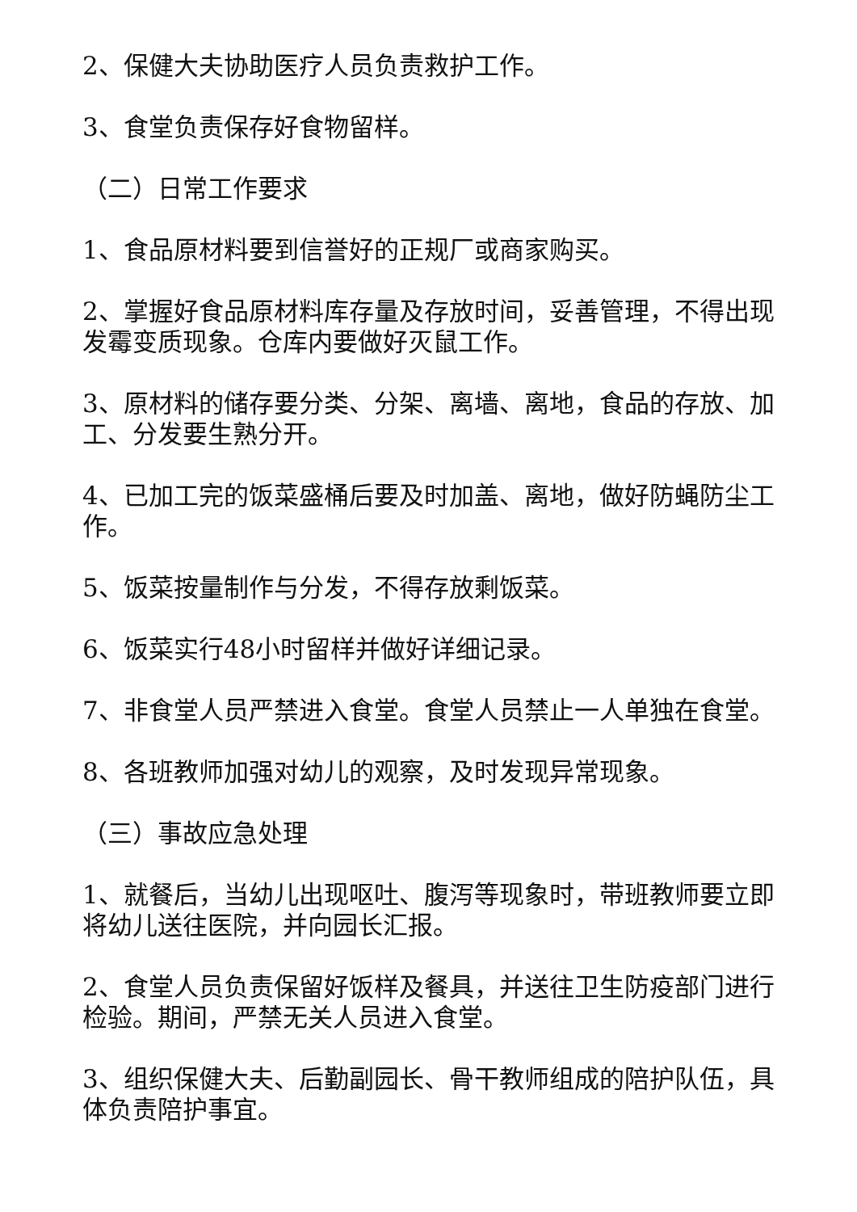2、保健大夫协助医疗人员负责救护工作。
3、食堂负责保存好食物留样。
（二）日常工作要求
1、食品原材料要到信誉好的正规厂或商家购买。
2、掌握好食品原材料库存量及存放时间，妥善管理，不得出现发霉变质现象。仓库内要做好灭鼠工作。
3、原材料的储存要分类、分架、离墙、离地，食品的存放、加工、分发要生熟分开。
4、已加工完的饭菜盛桶后要及时加盖、离地，做好防蝇防尘工作。
5、饭菜按量制作与分发，不得存放剩饭菜。
6、饭菜实行48小时留样并做好详细记录。
7、非食堂人员严禁进入食堂。食堂人员禁止一人单独在食堂。
8、各班教师加强对幼儿的观察，及时发现异常现象。
（三）事故应急处理
1、就餐后，当幼儿出现呕吐、腹泻等现象时，带班教师要立即将幼儿送往医院，并向园长汇报。
2、食堂人员负责保留好饭样及餐具，并送往卫生防疫部门进行检验。期间，严禁无关人员进入食堂。
3、组织保健大夫、后勤副园长、骨干教师组成的陪护队伍，具体负责陪护事宜。